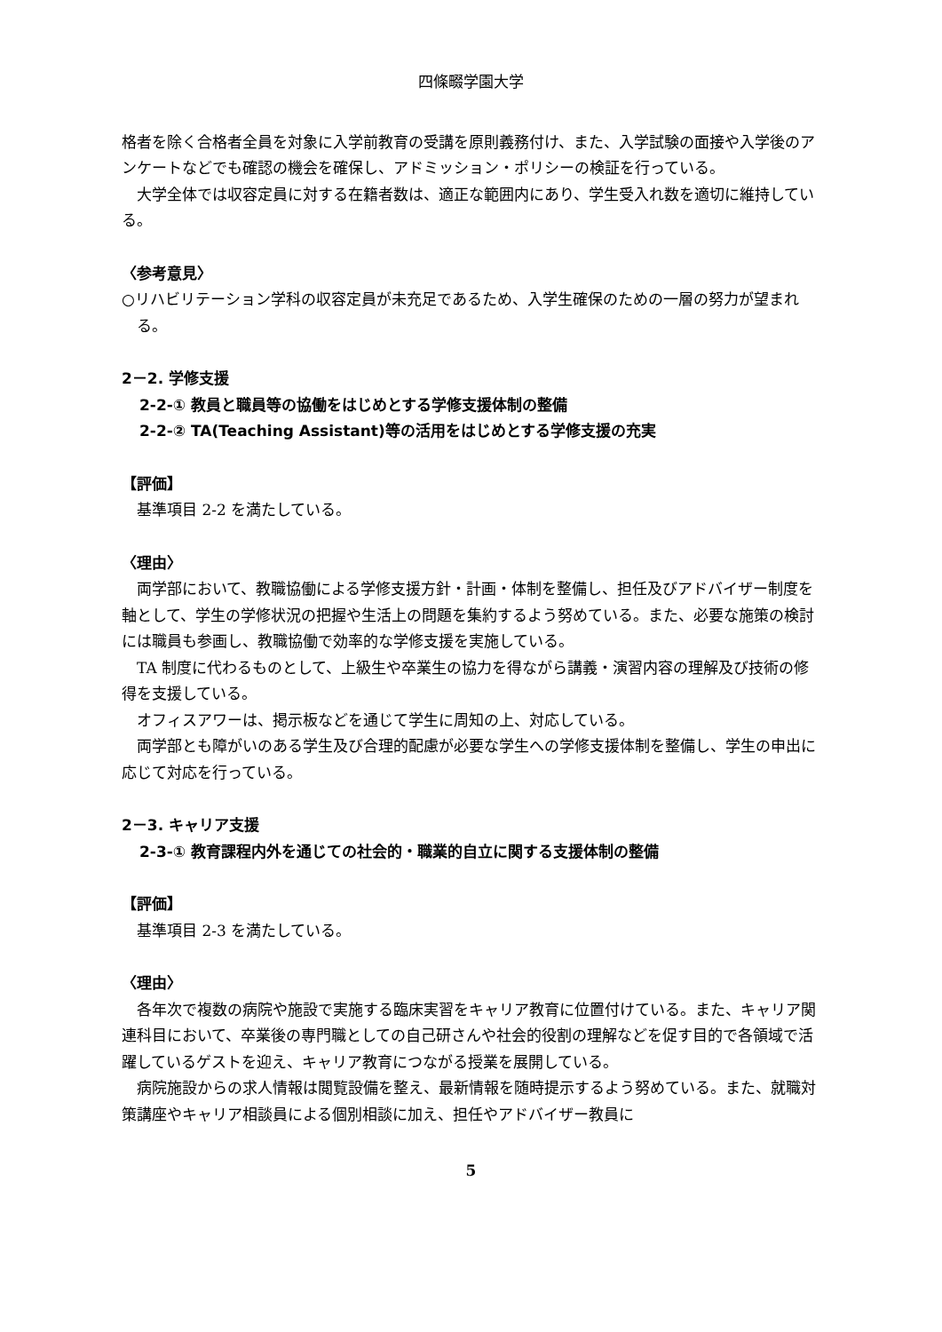四條畷学園大学
格者を除く合格者全員を対象に入学前教育の受講を原則義務付け、また、入学試験の面接や入学後のアンケートなどでも確認の機会を確保し、アドミッション・ポリシーの検証を行っている。
大学全体では収容定員に対する在籍者数は、適正な範囲内にあり、学生受入れ数を適切に維持している。
〈参考意見〉
○リハビリテーション学科の収容定員が未充足であるため、入学生確保のための一層の努力が望まれる。
2－2. 学修支援
2-2-① 教員と職員等の協働をはじめとする学修支援体制の整備
2-2-② TA(Teaching Assistant)等の活用をはじめとする学修支援の充実
【評価】
基準項目 2-2 を満たしている。
〈理由〉
両学部において、教職協働による学修支援方針・計画・体制を整備し、担任及びアドバイザー制度を軸として、学生の学修状況の把握や生活上の問題を集約するよう努めている。また、必要な施策の検討には職員も参画し、教職協働で効率的な学修支援を実施している。
TA 制度に代わるものとして、上級生や卒業生の協力を得ながら講義・演習内容の理解及び技術の修得を支援している。
オフィスアワーは、掲示板などを通じて学生に周知の上、対応している。
両学部とも障がいのある学生及び合理的配慮が必要な学生への学修支援体制を整備し、学生の申出に応じて対応を行っている。
2－3. キャリア支援
2-3-① 教育課程内外を通じての社会的・職業的自立に関する支援体制の整備
【評価】
基準項目 2-3 を満たしている。
〈理由〉
各年次で複数の病院や施設で実施する臨床実習をキャリア教育に位置付けている。また、キャリア関連科目において、卒業後の専門職としての自己研さんや社会的役割の理解などを促す目的で各領域で活躍しているゲストを迎え、キャリア教育につながる授業を展開している。
病院施設からの求人情報は閲覧設備を整え、最新情報を随時提示するよう努めている。また、就職対策講座やキャリア相談員による個別相談に加え、担任やアドバイザー教員に
5